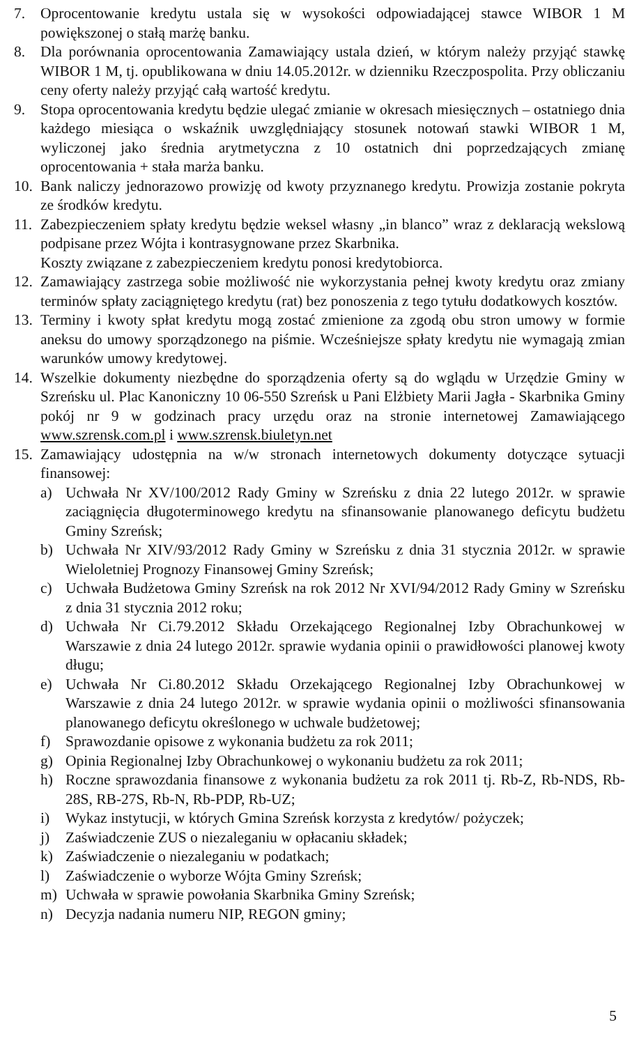7. Oprocentowanie kredytu ustala się w wysokości odpowiadającej stawce WIBOR 1 M powiększonej o stałą marżę banku.
8. Dla porównania oprocentowania Zamawiający ustala dzień, w którym należy przyjąć stawkę WIBOR 1 M, tj. opublikowana w dniu 14.05.2012r. w dzienniku Rzeczpospolita. Przy obliczaniu ceny oferty należy przyjąć całą wartość kredytu.
9. Stopa oprocentowania kredytu będzie ulegać zmianie w okresach miesięcznych – ostatniego dnia każdego miesiąca o wskaźnik uwzględniający stosunek notowań stawki WIBOR 1 M, wyliczonej jako średnia arytmetyczna z 10 ostatnich dni poprzedzających zmianę oprocentowania + stała marża banku.
10.
Bank naliczy jednorazowo prowizję od kwoty przyznanego kredytu. Prowizja zostanie pokryta ze środków kredytu.
11.
Zabezpieczeniem spłaty kredytu będzie weksel własny „in blanco” wraz z deklaracją wekslową podpisane przez Wójta i kontrasygnowane przez Skarbnika.
Koszty związane z zabezpieczeniem kredytu ponosi kredytobiorca.
12.
Zamawiający zastrzega sobie możliwość nie wykorzystania pełnej kwoty kredytu oraz zmiany terminów spłaty zaciągniętego kredytu (rat) bez ponoszenia z tego tytułu dodatkowych kosztów.
13.
Terminy i kwoty spłat kredytu mogą zostać zmienione za zgodą obu stron umowy w formie aneksu do umowy sporządzonego na piśmie. Wcześniejsze spłaty kredytu nie wymagają zmian warunków umowy kredytowej.
14.
Wszelkie dokumenty niezbędne do sporządzenia oferty są do wglądu w Urzędzie Gminy w Szreńsku ul. Plac Kanoniczny 10 06-550 Szreńsk u Pani Elżbiety Marii Jagła - Skarbnika Gminy pokój nr 9 w godzinach pracy urzędu oraz na stronie internetowej Zamawiającego www.szrensk.com.pl i www.szrensk.biuletyn.net
15.
Zamawiający udostępnia na w/w stronach internetowych dokumenty dotyczące sytuacji finansowej:
a) Uchwała Nr XV/100/2012 Rady Gminy w Szreńsku z dnia 22 lutego 2012r. w sprawie zaciągnięcia długoterminowego kredytu na sfinansowanie planowanego deficytu budżetu Gminy Szreńsk;
b) Uchwała Nr XIV/93/2012 Rady Gminy w Szreńsku z dnia 31 stycznia 2012r. w sprawie Wieloletniej Prognozy Finansowej Gminy Szreńsk;
c) Uchwała Budżetowa Gminy Szreńsk na rok 2012 Nr XVI/94/2012 Rady Gminy w Szreńsku z dnia 31 stycznia 2012 roku;
d) Uchwała Nr Ci.79.2012 Składu Orzekającego Regionalnej Izby Obrachunkowej w Warszawie z dnia 24 lutego 2012r. sprawie wydania opinii o prawidłowości planowej kwoty długu;
e) Uchwała Nr Ci.80.2012 Składu Orzekającego Regionalnej Izby Obrachunkowej w Warszawie z dnia 24 lutego 2012r. w sprawie wydania opinii o możliwości sfinansowania planowanego deficytu określonego w uchwale budżetowej;
f) Sprawozdanie opisowe z wykonania budżetu za rok 2011;
g) Opinia Regionalnej Izby Obrachunkowej o wykonaniu budżetu za rok 2011;
h) Roczne sprawozdania finansowe z wykonania budżetu za rok 2011 tj. Rb-Z, Rb-NDS, Rb-28S, RB-27S, Rb-N, Rb-PDP, Rb-UZ;
i) Wykaz instytucji, w których Gmina Szreńsk korzysta z kredytów/ pożyczek;
j) Zaświadczenie ZUS o niezaleganiu w opłacaniu składek;
k) Zaświadczenie o niezaleganiu w podatkach;
l) Zaświadczenie o wyborze Wójta Gminy Szreńsk;
m) Uchwała w sprawie powołania Skarbnika Gminy Szreńsk;
n) Decyzja nadania numeru NIP, REGON gminy;
5